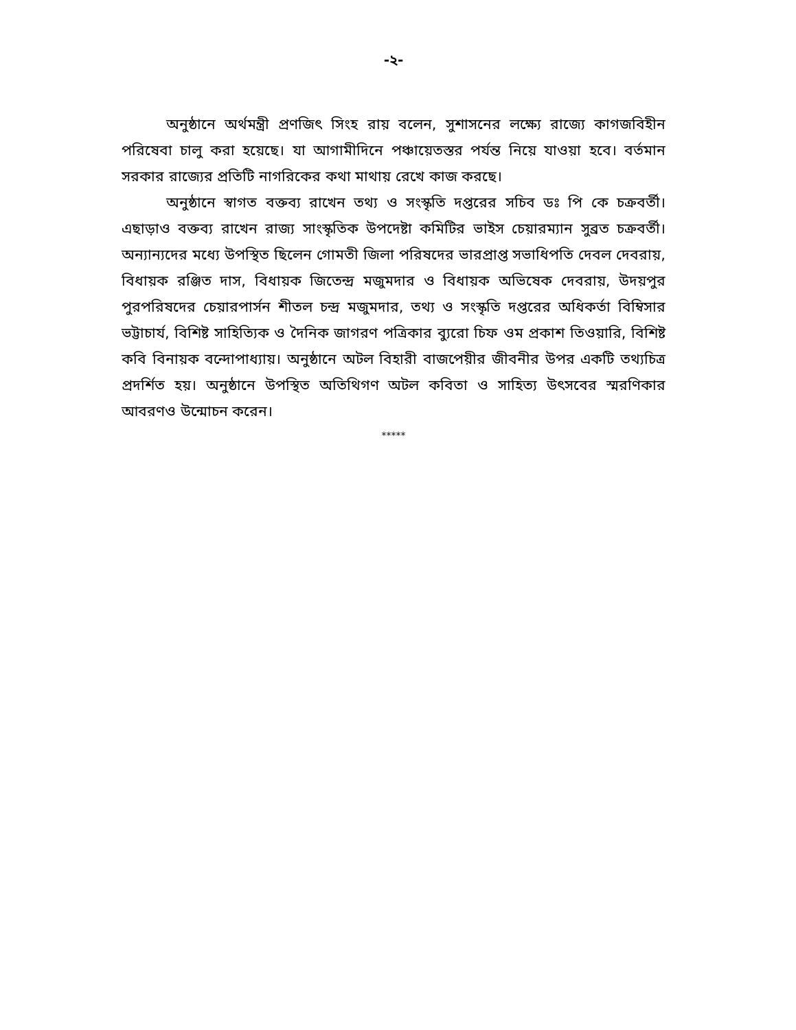-২-
অনুষ্ঠানে অর্থমন্ত্রী প্রণজিৎ সিংহ রায় বলেন, সুশাসনের লক্ষ্যে রাজ্যে কাগজবিহীন পরিষেবা চালু করা হয়েছে। যা আগামীদিনে পঞ্চায়েতস্তর পর্যন্ত নিয়ে যাওয়া হবে। বর্তমান সরকার রাজ্যের প্রতিটি নাগরিকের কথা মাথায় রেখে কাজ করছে।
অনুষ্ঠানে স্বাগত বক্তব্য রাখেন তথ্য ও সংস্কৃতি দপ্তরের সচিব ডঃ পি কে চক্রবর্তী। এছাড়াও বক্তব্য রাখেন রাজ্য সাংস্কৃতিক উপদেষ্টা কমিটির ভাইস চেয়ারম্যান সুব্রত চক্রবর্তী। অন্যান্যদের মধ্যে উপস্থিত ছিলেন গোমতী জিলা পরিষদের ভারপ্রাপ্ত সভাধিপতি দেবল দেবরায়, বিধায়ক রঞ্জিত দাস, বিধায়ক জিতেন্দ্র মজুমদার ও বিধায়ক অভিষেক দেবরায়, উদয়পুর পুরপরিষদের চেয়ারপার্সন শীতল চন্দ্র মজুমদার, তথ্য ও সংস্কৃতি দপ্তরের অধিকর্তা বিম্বিসার ভট্টাচার্য, বিশিষ্ট সাহিত্যিক ও দৈনিক জাগরণ পত্রিকার ব্যুরো চিফ ওম প্রকাশ তিওয়ারি, বিশিষ্ট কবি বিনায়ক বন্দোপাধ্যায়। অনুষ্ঠানে অটল বিহারী বাজপেয়ীর জীবনীর উপর একটি তথ্যচিত্র প্রদর্শিত হয়। অনুষ্ঠানে উপস্থিত অতিথিগণ অটল কবিতা ও সাহিত্য উৎসবের স্মরণিকার আবরণও উন্মোচন করেন।
*****